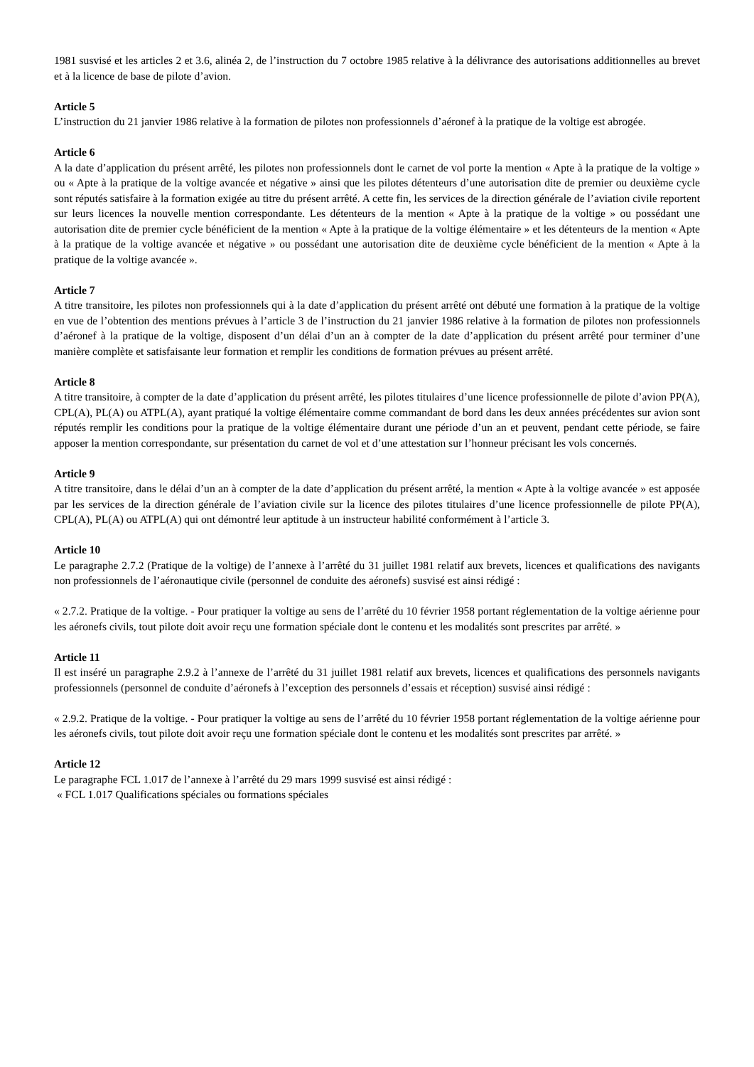1981 susvisé et les articles 2 et 3.6, alinéa 2, de l’instruction du 7 octobre 1985 relative à la délivrance des autorisations additionnelles au brevet et à la licence de base de pilote d’avion.
Article 5
L’instruction du 21 janvier 1986 relative à la formation de pilotes non professionnels d’aéronef à la pratique de la voltige est abrogée.
Article 6
A la date d’application du présent arrêté, les pilotes non professionnels dont le carnet de vol porte la mention « Apte à la pratique de la voltige » ou « Apte à la pratique de la voltige avancée et négative » ainsi que les pilotes détenteurs d’une autorisation dite de premier ou deuxième cycle sont réputés satisfaire à la formation exigée au titre du présent arrêté. A cette fin, les services de la direction générale de l’aviation civile reportent sur leurs licences la nouvelle mention correspondante. Les détenteurs de la mention « Apte à la pratique de la voltige » ou possédant une autorisation dite de premier cycle bénéficient de la mention « Apte à la pratique de la voltige élémentaire » et les détenteurs de la mention « Apte à la pratique de la voltige avancée et négative » ou possédant une autorisation dite de deuxième cycle bénéficient de la mention « Apte à la pratique de la voltige avancée ».
Article 7
A titre transitoire, les pilotes non professionnels qui à la date d’application du présent arrêté ont débuté une formation à la pratique de la voltige en vue de l’obtention des mentions prévues à l’article 3 de l’instruction du 21 janvier 1986 relative à la formation de pilotes non professionnels d’aéronef à la pratique de la voltige, disposent d’un délai d’un an à compter de la date d’application du présent arrêté pour terminer d’une manière complète et satisfaisante leur formation et remplir les conditions de formation prévues au présent arrêté.
Article 8
A titre transitoire, à compter de la date d’application du présent arrêté, les pilotes titulaires d’une licence professionnelle de pilote d’avion PP(A), CPL(A), PL(A) ou ATPL(A), ayant pratiqué la voltige élémentaire comme commandant de bord dans les deux années précédentes sur avion sont réputés remplir les conditions pour la pratique de la voltige élémentaire durant une période d’un an et peuvent, pendant cette période, se faire apposer la mention correspondante, sur présentation du carnet de vol et d’une attestation sur l’honneur précisant les vols concernés.
Article 9
A titre transitoire, dans le délai d’un an à compter de la date d’application du présent arrêté, la mention « Apte à la voltige avancée » est apposée par les services de la direction générale de l’aviation civile sur la licence des pilotes titulaires d’une licence professionnelle de pilote PP(A), CPL(A), PL(A) ou ATPL(A) qui ont démontré leur aptitude à un instructeur habilité conformément à l’article 3.
Article 10
Le paragraphe 2.7.2 (Pratique de la voltige) de l’annexe à l’arrêté du 31 juillet 1981 relatif aux brevets, licences et qualifications des navigants non professionnels de l’aéronautique civile (personnel de conduite des aéronefs) susvisé est ainsi rédigé :
« 2.7.2. Pratique de la voltige. - Pour pratiquer la voltige au sens de l’arrêté du 10 février 1958 portant réglementation de la voltige aérienne pour les aéronefs civils, tout pilote doit avoir reçu une formation spéciale dont le contenu et les modalités sont prescrites par arrêté. »
Article 11
Il est inséré un paragraphe 2.9.2 à l’annexe de l’arrêté du 31 juillet 1981 relatif aux brevets, licences et qualifications des personnels navigants professionnels (personnel de conduite d’aéronefs à l’exception des personnels d’essais et réception) susvisé ainsi rédigé :
« 2.9.2. Pratique de la voltige. - Pour pratiquer la voltige au sens de l’arrêté du 10 février 1958 portant réglementation de la voltige aérienne pour les aéronefs civils, tout pilote doit avoir reçu une formation spéciale dont le contenu et les modalités sont prescrites par arrêté. »
Article 12
Le paragraphe FCL 1.017 de l’annexe à l’arrêté du 29 mars 1999 susvisé est ainsi rédigé :
« FCL 1.017 Qualifications spéciales ou formations spéciales